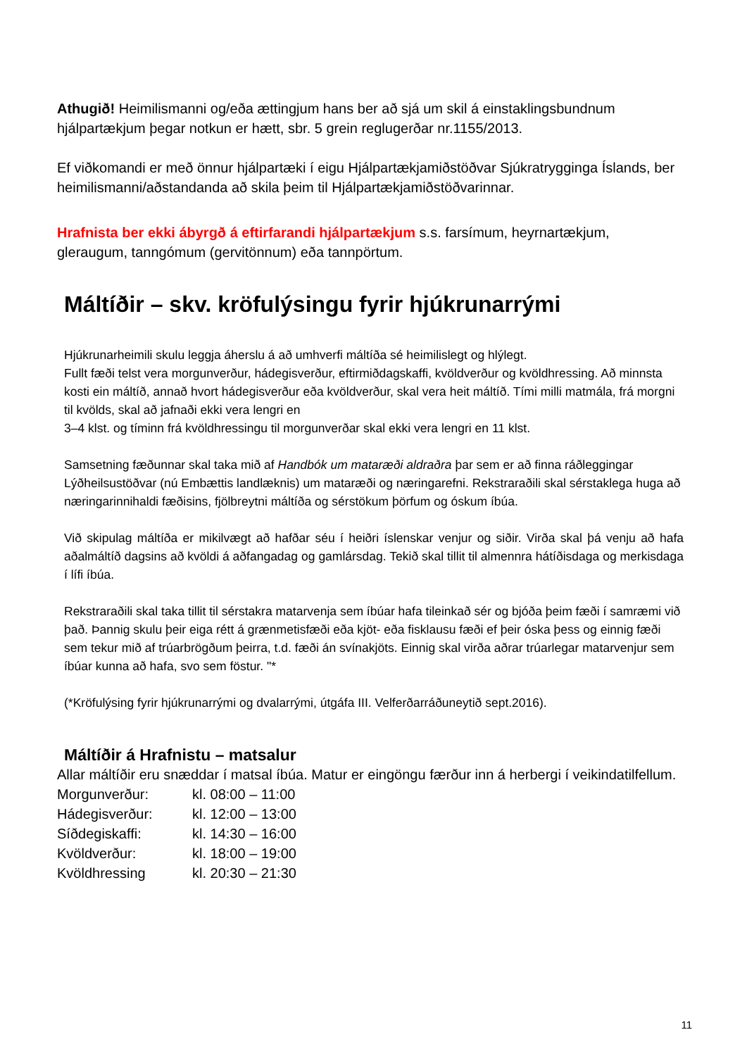Athugið! Heimilismanni og/eða ættingjum hans ber að sjá um skil á einstaklingsbundnum hjálpartækjum þegar notkun er hætt, sbr. 5 grein reglugerðar nr.1155/2013.
Ef viðkomandi er með önnur hjálpartæki í eigu Hjálpartækjamiðstöðvar Sjúkratrygginga Íslands, ber heimilismanni/aðstandanda að skila þeim til Hjálpartækjamiðstöðvarinnar.
Hrafnista ber ekki ábyrgð á eftirfarandi hjálpartækjum s.s. farsímum, heyrnartækjum, gleraugum, tanngómum (gervitönnum) eða tannpörtum.
Máltíðir – skv. kröfulýsingu fyrir hjúkrunarrými
Hjúkrunarheimili skulu leggja áherslu á að umhverfi máltíða sé heimilislegt og hlýlegt.
Fullt fæði telst vera morgunverður, hádegisverður, eftirmiðdagskaffi, kvöldverður og kvöldhressing. Að minnsta kosti ein máltíð, annað hvort hádegisverður eða kvöldverður, skal vera heit máltíð. Tími milli matmála, frá morgni til kvölds, skal að jafnaði ekki vera lengri en
3–4 klst. og tíminn frá kvöldhressingu til morgunverðar skal ekki vera lengri en 11 klst.
Samsetning fæðunnar skal taka mið af Handbók um mataræði aldraðra þar sem er að finna ráðleggingar Lýðheilsustöðvar (nú Embættis landlæknis) um mataræði og næringarefni. Rekstraraðili skal sérstaklega huga að næringarinnihaldi fæðisins, fjölbreytni máltíða og sérstökum þörfum og óskum íbúa.
Við skipulag máltíða er mikilvægt að hafðar séu í heiðri íslenskar venjur og siðir. Virða skal þá venju að hafa aðalmáltíð dagsins að kvöldi á aðfangadag og gamlársdag. Tekið skal tillit til almennra hátíðisdaga og merkisdaga í lífi íbúa.
Rekstraraðili skal taka tillit til sérstakra matarvenja sem íbúar hafa tileinkað sér og bjóða þeim fæði í samræmi við það. Þannig skulu þeir eiga rétt á grænmetisfæði eða kjöt- eða fisklausu fæði ef þeir óska þess og einnig fæði sem tekur mið af trúarbrögðum þeirra, t.d. fæði án svínakjöts. Einnig skal virða aðrar trúarlegar matarvenjur sem íbúar kunna að hafa, svo sem föstur. "*
(*Kröfulýsing fyrir hjúkrunarrými og dvalarrými, útgáfa III. Velferðarráðuneytið sept.2016).
Máltíðir á Hrafnistu – matsalur
Allar máltíðir eru snæddar í matsal íbúa. Matur er eingöngu færður inn á herbergi í veikindatilfellum.
| Morgunverður: | kl. 08:00 – 11:00 |
| Hádegisverður: | kl. 12:00 – 13:00 |
| Síðdegiskaffi: | kl. 14:30 – 16:00 |
| Kvöldverður: | kl. 18:00 – 19:00 |
| Kvöldhressing | kl. 20:30 – 21:30 |
11